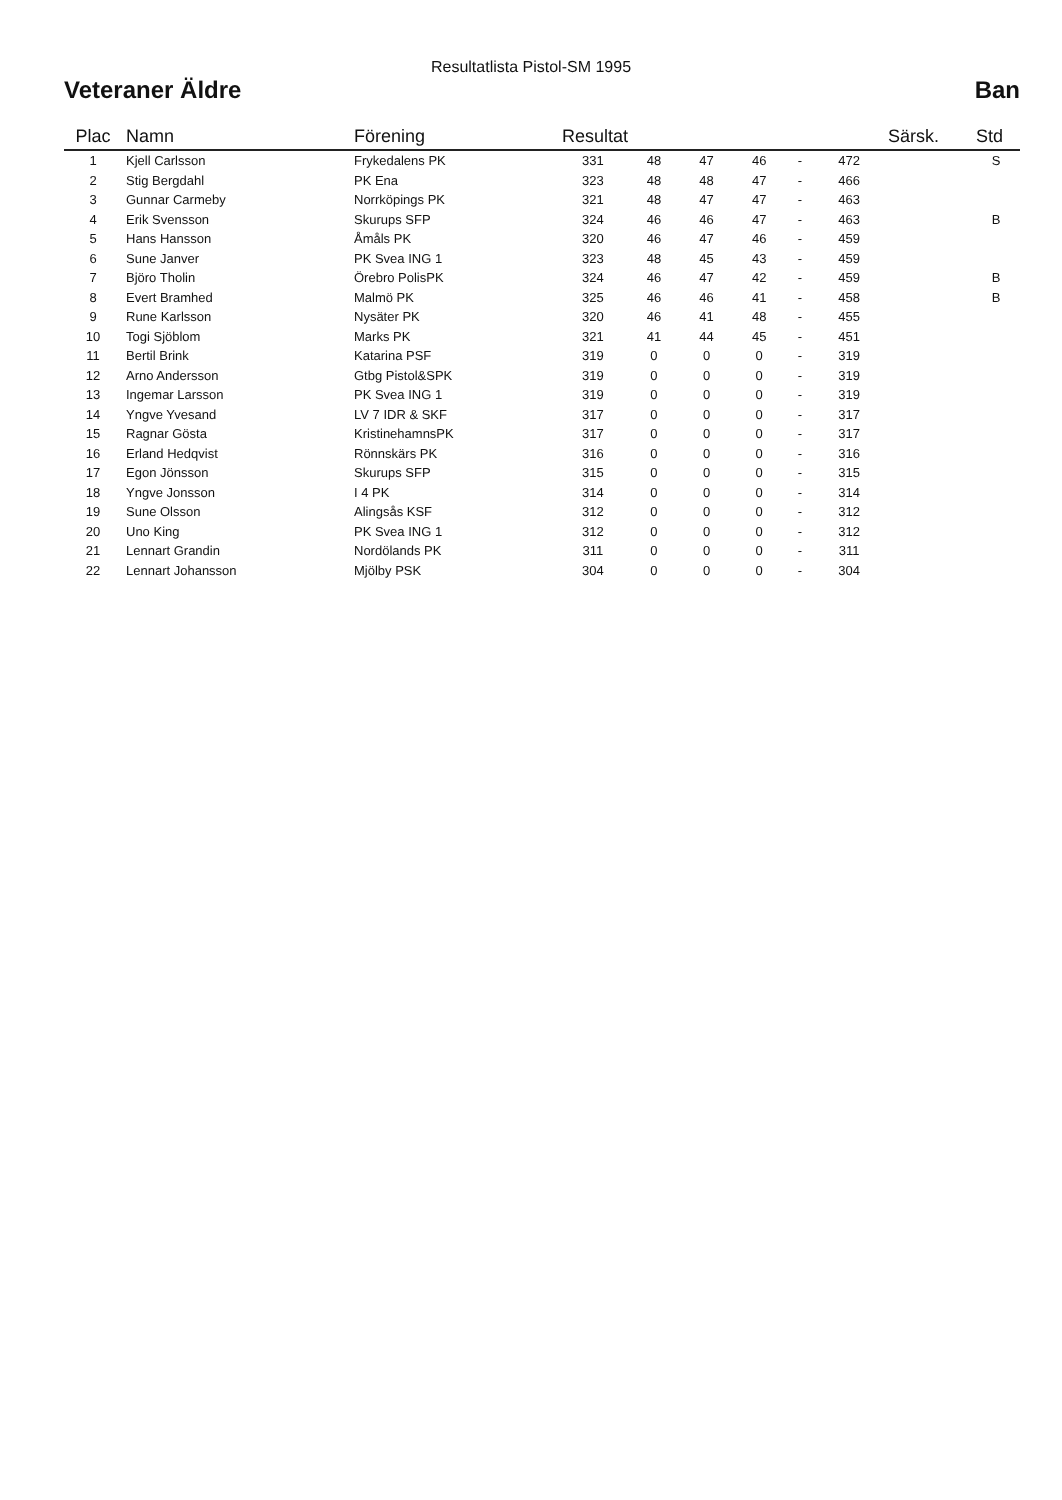Resultatlista Pistol-SM 1995
Veteraner Äldre Ban
| Plac | Namn | Förening | Resultat | | | | | | Särsk. | Std |
| --- | --- | --- | --- | --- | --- | --- | --- | --- | --- | --- |
| 1 | Kjell Carlsson | Frykedalens PK | 331 | 48 | 47 | 46 | - | 472 | | S |
| 2 | Stig Bergdahl | PK Ena | 323 | 48 | 48 | 47 | - | 466 | | |
| 3 | Gunnar Carmeby | Norrköpings PK | 321 | 48 | 47 | 47 | - | 463 | | |
| 4 | Erik Svensson | Skurups SFP | 324 | 46 | 46 | 47 | - | 463 | | B |
| 5 | Hans Hansson | Åmåls PK | 320 | 46 | 47 | 46 | - | 459 | | |
| 6 | Sune Janver | PK Svea ING 1 | 323 | 48 | 45 | 43 | - | 459 | | |
| 7 | Björo Tholin | Örebro PolisPK | 324 | 46 | 47 | 42 | - | 459 | | B |
| 8 | Evert Bramhed | Malmö PK | 325 | 46 | 46 | 41 | - | 458 | | B |
| 9 | Rune Karlsson | Nysäter PK | 320 | 46 | 41 | 48 | - | 455 | | |
| 10 | Togi Sjöblom | Marks PK | 321 | 41 | 44 | 45 | - | 451 | | |
| 11 | Bertil Brink | Katarina PSF | 319 | 0 | 0 | 0 | - | 319 | | |
| 12 | Arno Andersson | Gtbg Pistol&SPK | 319 | 0 | 0 | 0 | - | 319 | | |
| 13 | Ingemar Larsson | PK Svea ING 1 | 319 | 0 | 0 | 0 | - | 319 | | |
| 14 | Yngve Yvesand | LV 7 IDR & SKF | 317 | 0 | 0 | 0 | - | 317 | | |
| 15 | Ragnar Gösta | KristinehamnsPK | 317 | 0 | 0 | 0 | - | 317 | | |
| 16 | Erland Hedqvist | Rönnskärs PK | 316 | 0 | 0 | 0 | - | 316 | | |
| 17 | Egon Jönsson | Skurups SFP | 315 | 0 | 0 | 0 | - | 315 | | |
| 18 | Yngve Jonsson | I 4 PK | 314 | 0 | 0 | 0 | - | 314 | | |
| 19 | Sune Olsson | Alingsås KSF | 312 | 0 | 0 | 0 | - | 312 | | |
| 20 | Uno King | PK Svea ING 1 | 312 | 0 | 0 | 0 | - | 312 | | |
| 21 | Lennart Grandin | Nordölands PK | 311 | 0 | 0 | 0 | - | 311 | | |
| 22 | Lennart Johansson | Mjölby PSK | 304 | 0 | 0 | 0 | - | 304 | | |